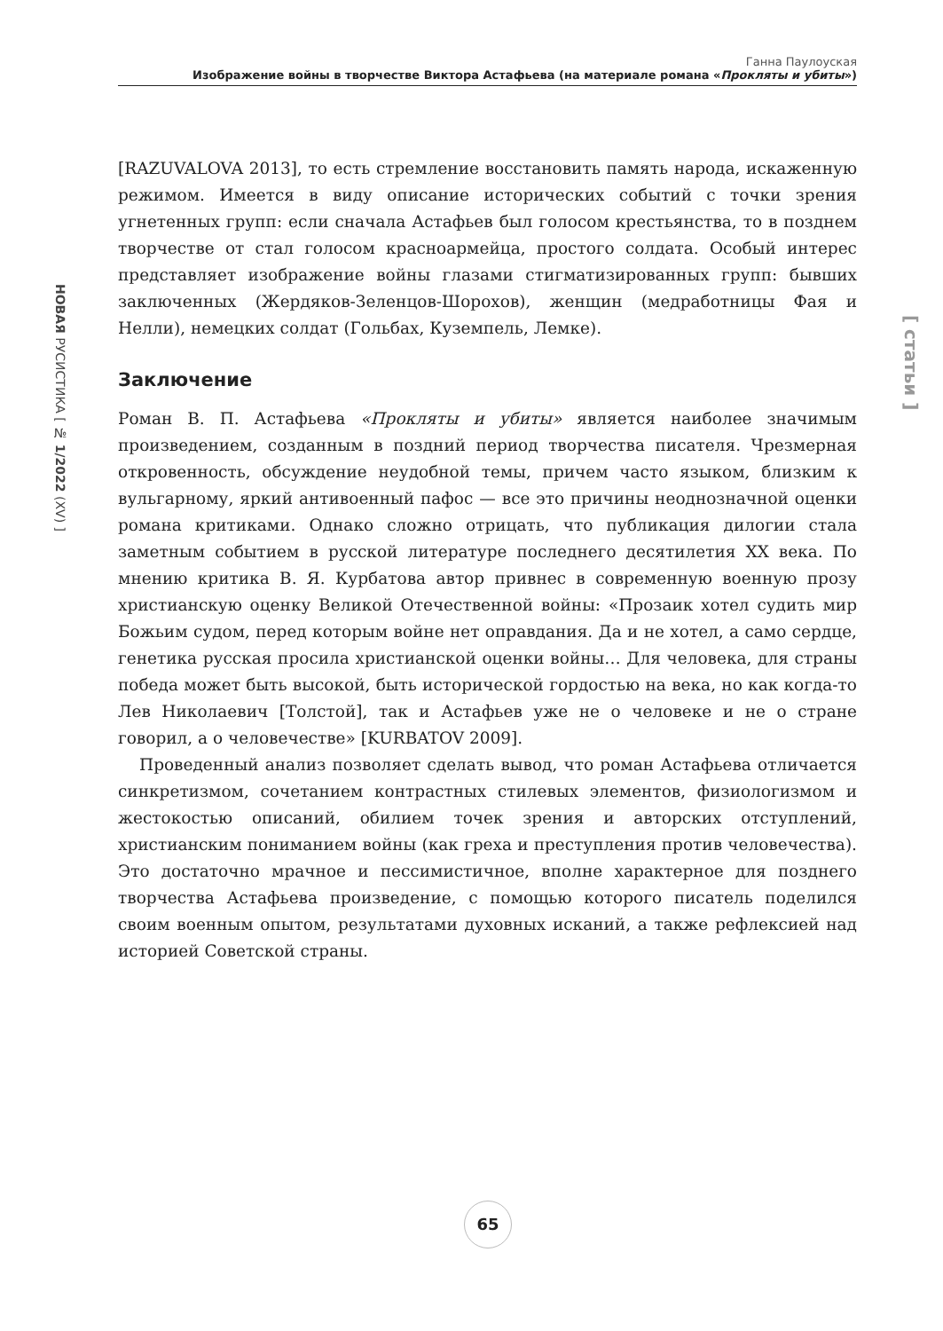Ганна Паулоуская
Изображение войны в творчестве Виктора Астафьева (на материале романа «Прокляты и убиты»)
НОВАЯ РУСИСТИКА [ № 1/2022 (XV) ]
[ статьи ]
[RAZUVALOVA 2013], то есть стремление восстановить память народа, искаженную режимом. Имеется в виду описание исторических событий с точки зрения угнетенных групп: если сначала Астафьев был голосом крестьянства, то в позднем творчестве от стал голосом красноармейца, простого солдата. Особый интерес представляет изображение войны глазами стигматизированных групп: бывших заключенных (Жердяков-Зеленцов-Шорохов), женщин (медработницы Фая и Нелли), немецких солдат (Гольбах, Куземпель, Лемке).
Заключение
Роман В. П. Астафьева «Прокляты и убиты» является наиболее значимым произведением, созданным в поздний период творчества писателя. Чрезмерная откровенность, обсуждение неудобной темы, причем часто языком, близким к вульгарному, яркий антивоенный пафос — все это причины неоднозначной оценки романа критиками. Однако сложно отрицать, что публикация дилогии стала заметным событием в русской литературе последнего десятилетия XX века. По мнению критика В. Я. Курбатова автор привнес в современную военную прозу христианскую оценку Великой Отечественной войны: «Прозаик хотел судить мир Божьим судом, перед которым войне нет оправдания. Да и не хотел, а само сердце, генетика русская просила христианской оценки войны… Для человека, для страны победа может быть высокой, быть исторической гордостью на века, но как когда-то Лев Николаевич [Толстой], так и Астафьев уже не о человеке и не о стране говорил, а о человечестве» [KURBATOV 2009].
Проведенный анализ позволяет сделать вывод, что роман Астафьева отличается синкретизмом, сочетанием контрастных стилевых элементов, физиологизмом и жестокостью описаний, обилием точек зрения и авторских отступлений, христианским пониманием войны (как греха и преступления против человечества). Это достаточно мрачное и пессимистичное, вполне характерное для позднего творчества Астафьева произведение, с помощью которого писатель поделился своим военным опытом, результатами духовных исканий, а также рефлексией над историей Советской страны.
65